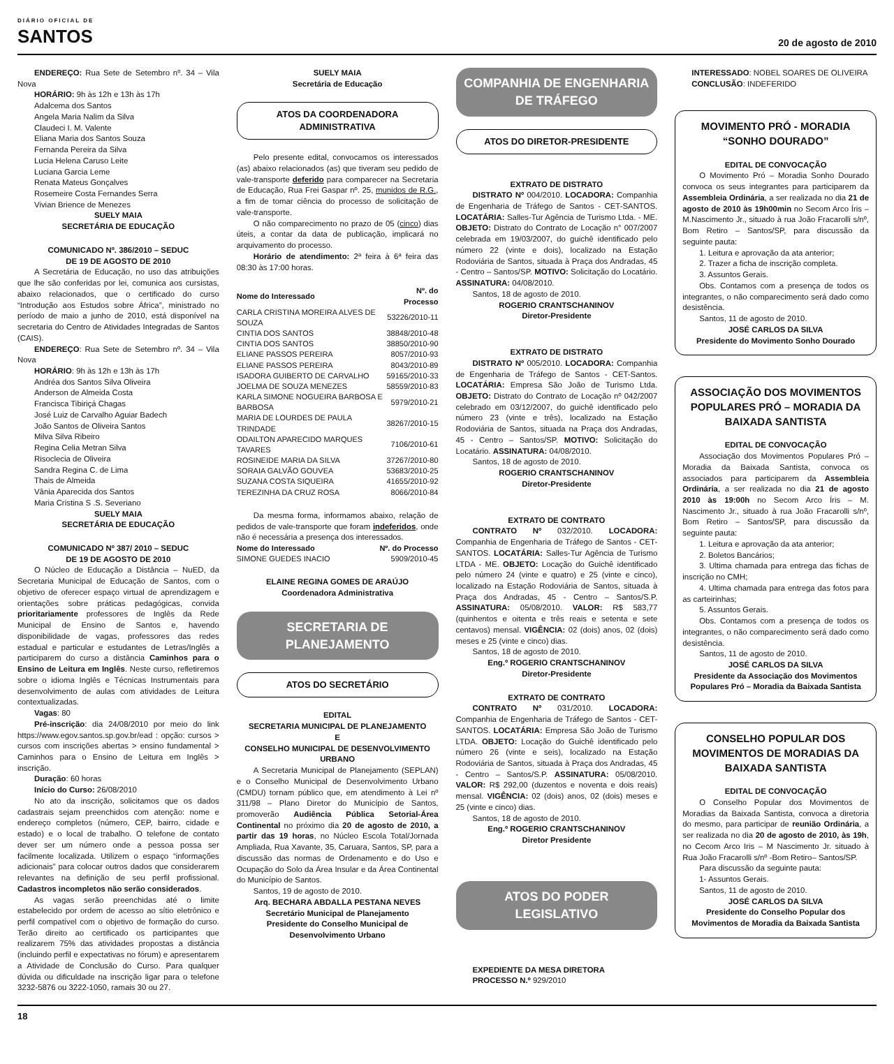DIÁRIO OFICIAL DE
SANTOS
20 de agosto de 2010
ENDEREÇO: Rua Sete de Setembro nº. 34 – Vila Nova
HORÁRIO: 9h às 12h e 13h às 17h
Adalcema dos Santos
Angela Maria Nalim da Silva
Claudeci I. M. Valente
Eliana Maria dos Santos Souza
Fernanda Pereira da Silva
Lucia Helena Caruso Leite
Luciana Garcia Leme
Renata Mateus Gonçalves
Rosemeire Costa Fernandes Serra
Vivian Brience de Menezes
SUELY MAIA
SECRETÁRIA DE EDUCAÇÃO
COMUNICADO Nº. 386/2010 – SEDUC
DE 19 DE AGOSTO DE 2010
A Secretária de Educação, no uso das atribuições que lhe são conferidas por lei, comunica aos cursistas, abaixo relacionados, que o certificado do curso “Introdução aos Estudos sobre África”, ministrado no período de maio a junho de 2010, está disponível na secretaria do Centro de Atividades Integradas de Santos (CAIS).
ENDEREÇO: Rua Sete de Setembro nº. 34 – Vila Nova
HORÁRIO: 9h às 12h e 13h às 17h
Andréa dos Santos Silva Oliveira
Anderson de Almeida Costa
Francisca Tibiriçá Chagas
José Luiz de Carvalho Aguiar Badech
João Santos de Oliveira Santos
Milva Silva Ribeiro
Regina Celia Metran Silva
Risoclecia de Oliveira
Sandra Regina C. de Lima
Thais de Almeida
Vânia Aparecida dos Santos
Maria Cristina S .S. Severiano
SUELY MAIA
SECRETÁRIA DE EDUCAÇÃO
COMUNICADO Nº 387/ 2010 – SEDUC
DE 19 DE AGOSTO DE 2010
O Núcleo de Educação a Distância – NuED, da Secretaria Municipal de Educação de Santos, com o objetivo de oferecer espaço virtual de aprendizagem e orientações sobre práticas pedagógicas, convida prioritariamente professores de Inglês da Rede Municipal de Ensino de Santos e, havendo disponibilidade de vagas, professores das redes estadual e particular e estudantes de Letras/Inglês a participarem do curso a distância Caminhos para o Ensino de Leitura em Inglês. Neste curso, refletiremos sobre o idioma Inglês e Técnicas Instrumentais para desenvolvimento de aulas com atividades de Leitura contextualizadas.
Vagas: 80
Pré-inscrição: dia 24/08/2010 por meio do link https://www.egov.santos.sp.gov.br/ead : opção: cursos > cursos com inscrições abertas > ensino fundamental > Caminhos para o Ensino de Leitura em Inglês > inscrição.
Duração: 60 horas
Início do Curso: 26/08/2010
No ato da inscrição, solicitamos que os dados cadastrais sejam preenchidos com atenção: nome e endereço completos (número, CEP, bairro, cidade e estado) e o local de trabalho. O telefone de contato dever ser um número onde a pessoa possa ser facilmente localizada. Utilizem o espaço “informações adicionais” para colocar outros dados que considerarem relevantes na definição de seu perfil profissional. Cadastros incompletos não serão considerados.
As vagas serão preenchidas até o limite estabelecido por ordem de acesso ao sítio eletrônico e perfil compatível com o objetivo de formação do curso. Terão direito ao certificado os participantes que realizarem 75% das atividades propostas a distância (incluindo perfil e expectativas no fórum) e apresentarem a Atividade de Conclusão do Curso. Para qualquer dúvida ou dificuldade na inscrição ligar para o telefone 3232-5876 ou 3222-1050, ramais 30 ou 27.
SUELY MAIA
Secretária de Educação
ATOS DA COORDENADORA ADMINISTRATIVA
Pelo presente edital, convocamos os interessados (as) abaixo relacionados (as) que tiveram seu pedido de vale-transporte deferido para comparecer na Secretaria de Educação, Rua Frei Gaspar nº. 25, munidos de R.G., a fim de tomar ciência do processo de solicitação de vale-transporte.
O não comparecimento no prazo de 05 (cinco) dias úteis, a contar da data de publicação, implicará no arquivamento do processo.
Horário de atendimento: 2ª feira à 6ª feira das 08:30 às 17:00 horas.
| Nome do Interessado | Nº. do Processo |
| --- | --- |
| CARLA CRISTINA MOREIRA ALVES DE SOUZA | 53226/2010-11 |
| CINTIA DOS SANTOS | 38848/2010-48 |
| CINTIA DOS SANTOS | 38850/2010-90 |
| ELIANE PASSOS PEREIRA | 8057/2010-93 |
| ELIANE PASSOS PEREIRA | 8043/2010-89 |
| ISADORA GUIBERTO DE CARVALHO | 59165/2010-33 |
| JOELMA DE SOUZA MENEZES | 58559/2010-83 |
| KARLA SIMONE NOGUEIRA BARBOSA E BARBOSA | 5979/2010-21 |
| MARIA DE LOURDES DE PAULA TRINDADE | 38267/2010-15 |
| ODAILTON APARECIDO MARQUES TAVARES | 7106/2010-61 |
| ROSINEIDE MARIA DA SILVA | 37267/2010-80 |
| SORAIA GALVÃO GOUVEA | 53683/2010-25 |
| SUZANA COSTA SIQUEIRA | 41655/2010-92 |
| TEREZINHA DA CRUZ ROSA | 8066/2010-84 |
Da mesma forma, informamos abaixo, relação de pedidos de vale-transporte que foram indeferidos, onde não é necessária a presença dos interessados.
| Nome do Interessado | Nº. do Processo |
| --- | --- |
| SIMONE GUEDES INACIO | 5909/2010-45 |
ELAINE REGINA GOMES DE ARAÚJO
Coordenadora Administrativa
SECRETARIA DE PLANEJAMENTO
ATOS DO SECRETÁRIO
EDITAL
SECRETARIA MUNICIPAL DE PLANEJAMENTO
E
CONSELHO MUNICIPAL DE DESENVOLVIMENTO URBANO
A Secretaria Municipal de Planejamento (SEPLAN) e o Conselho Municipal de Desenvolvimento Urbano (CMDU) tornam público que, em atendimento à Lei nº 311/98 – Plano Diretor do Município de Santos, promoverão Audiência Pública Setorial-Área Continental no próximo dia 20 de agosto de 2010, a partir das 19 horas, no Núcleo Escola Total/Jornada Ampliada, Rua Xavante, 35, Caruara, Santos, SP, para a discussão das normas de Ordenamento e do Uso e Ocupação do Solo da Área Insular e da Área Continental do Município de Santos.
Santos, 19 de agosto de 2010.
Arq. BECHARA ABDALLA PESTANA NEVES
Secretário Municipal de Planejamento
Presidente do Conselho Municipal de Desenvolvimento Urbano
COMPANHIA DE ENGENHARIA DE TRÁFEGO
ATOS DO DIRETOR-PRESIDENTE
EXTRATO DE DISTRATO
DISTRATO Nº 004/2010. LOCADORA: Companhia de Engenharia de Tráfego de Santos - CET-SANTOS. LOCATÁRIA: Salles-Tur Agência de Turismo Ltda. - ME. OBJETO: Distrato do Contrato de Locação n° 007/2007 celebrada em 19/03/2007, do guichê identificado pelo número 22 (vinte e dois), localizado na Estação Rodoviária de Santos, situada à Praça dos Andradas, 45 - Centro – Santos/SP. MOTIVO: Solicitação do Locatário. ASSINATURA: 04/08/2010.
Santos, 18 de agosto de 2010.
ROGERIO CRANTSCHANINOV
Diretor-Presidente
EXTRATO DE DISTRATO
DISTRATO Nº 005/2010. LOCADORA: Companhia de Engenharia de Tráfego de Santos - CET-Santos. LOCATÁRIA: Empresa São João de Turismo Ltda. OBJETO: Distrato do Contrato de Locação nº 042/2007 celebrado em 03/12/2007, do guichê identificado pelo número 23 (vinte e três), localizado na Estação Rodoviária de Santos, situada na Praça dos Andradas, 45 - Centro – Santos/SP. MOTIVO: Solicitação do Locatário. ASSINATURA: 04/08/2010.
Santos, 18 de agosto de 2010.
ROGERIO CRANTSCHANINOV
Diretor-Presidente
EXTRATO DE CONTRATO
CONTRATO Nº 032/2010. LOCADORA: Companhia de Engenharia de Tráfego de Santos - CET-SANTOS. LOCATÁRIA: Salles-Tur Agência de Turismo LTDA - ME. OBJETO: Locação do Guichê identificado pelo número 24 (vinte e quatro) e 25 (vinte e cinco), localizado na Estação Rodoviária de Santos, situada à Praça dos Andradas, 45 - Centro – Santos/S.P. ASSINATURA: 05/08/2010. VALOR: R$ 583,77 (quinhentos e oitenta e três reais e setenta e sete centavos) mensal. VIGÊNCIA: 02 (dois) anos, 02 (dois) meses e 25 (vinte e cinco) dias.
Santos, 18 de agosto de 2010.
Eng.º ROGERIO CRANTSCHANINOV
Diretor-Presidente
EXTRATO DE CONTRATO
CONTRATO Nº 031/2010. LOCADORA: Companhia de Engenharia de Tráfego de Santos - CET-SANTOS. LOCATÁRIA: Empresa São João de Turismo LTDA. OBJETO: Locação do Guichê identificado pelo número 26 (vinte e seis), localizado na Estação Rodoviária de Santos, situada à Praça dos Andradas, 45 - Centro – Santos/S.P. ASSINATURA: 05/08/2010. VALOR: R$ 292,00 (duzentos e noventa e dois reais) mensal. VIGÊNCIA: 02 (dois) anos, 02 (dois) meses e 25 (vinte e cinco) dias.
Santos, 18 de agosto de 2010.
Eng.º ROGERIO CRANTSCHANINOV
Diretor Presidente
ATOS DO PODER LEGISLATIVO
EXPEDIENTE DA MESA DIRETORA
PROCESSO N.º 929/2010
INTERESSADO: NOBEL SOARES DE OLIVEIRA
CONCLUSÃO: INDEFERIDO
MOVIMENTO PRÓ - MORADIA “SONHO DOURADO”
EDITAL DE CONVOCAÇÃO
O Movimento Pró – Moradia Sonho Dourado convoca os seus integrantes para participarem da Assembleia Ordinária, a ser realizada no dia 21 de agosto de 2010 às 19h00min no Secom Arco Íris – M.Nascimento Jr., situado à rua João Fracarolli s/nº, Bom Retiro – Santos/SP, para discussão da seguinte pauta:
1. Leitura e aprovação da ata anterior;
2. Trazer a ficha de inscrição completa.
3. Assuntos Gerais.
Obs. Contamos com a presença de todos os integrantes, o não comparecimento será dado como desistência.
Santos, 11 de agosto de 2010.
JOSÉ CARLOS DA SILVA
Presidente do Movimento Sonho Dourado
ASSOCIAÇÃO DOS MOVIMENTOS POPULARES PRÓ – MORADIA DA BAIXADA SANTISTA
EDITAL DE CONVOCAÇÃO
Associação dos Movimentos Populares Pró – Moradia da Baixada Santista, convoca os associados para participarem da Assembleia Ordinária, a ser realizada no dia 21 de agosto 2010 às 19:00h no Secom Arco Íris – M. Nascimento Jr., situado à rua João Fracarolli s/nº, Bom Retiro – Santos/SP, para discussão da seguinte pauta:
1. Leitura e aprovação da ata anterior;
2. Boletos Bancários;
3. Ultima chamada para entrega das fichas de inscrição no CMH;
4. Ultima chamada para entrega das fotos para as carteirinhas;
5. Assuntos Gerais.
Obs. Contamos com a presença de todos os integrantes, o não comparecimento será dado como desistência.
Santos, 11 de agosto de 2010.
JOSÉ CARLOS DA SILVA
Presidente da Associação dos Movimentos Populares Pró – Moradia da Baixada Santista
CONSELHO POPULAR DOS MOVIMENTOS DE MORADIAS DA BAIXADA SANTISTA
EDITAL DE CONVOCAÇÃO
O Conselho Popular dos Movimentos de Moradias da Baixada Santista, convoca a diretoria do mesmo, para participar de reunião Ordinária, a ser realizada no dia 20 de agosto de 2010, às 19h, no Cecom Arco Iris – M Nascimento Jr. situado à Rua João Fracarolli s/nº -Bom Retiro– Santos/SP.
Para discussão da seguinte pauta:
1- Assuntos Gerais.
Santos, 11 de agosto de 2010.
JOSÉ CARLOS DA SILVA
Presidente do Conselho Popular dos Movimentos de Moradia da Baixada Santista
18